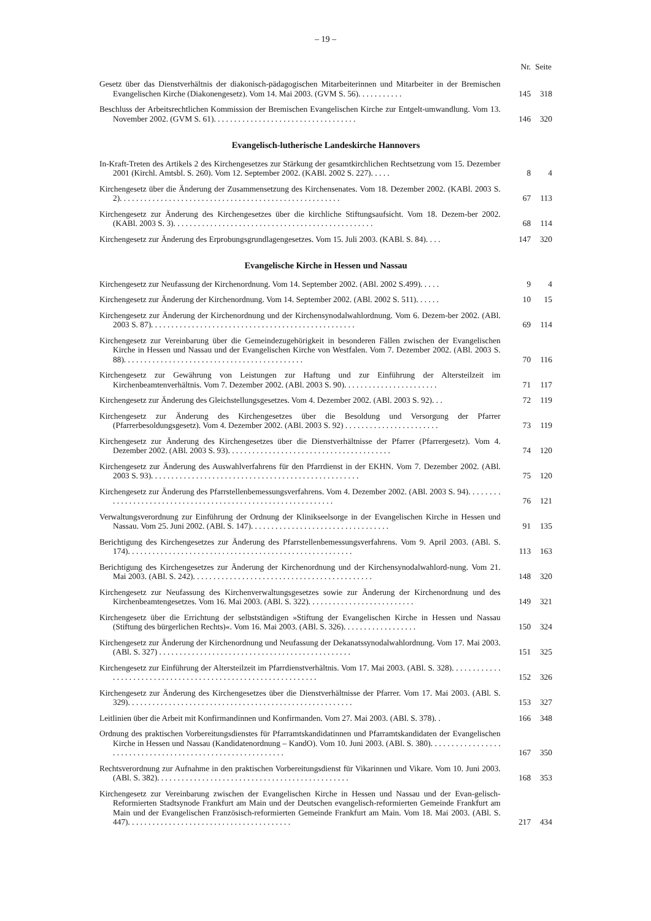– 19 –
| | Nr. | Seite |
| --- | --- | --- |
| Gesetz über das Dienstverhältnis der diakonisch-pädagogischen Mitarbeiterinnen und Mitarbeiter in der Bremischen Evangelischen Kirche (Diakonengesetz). Vom 14. Mai 2003. (GVM S. 56). . . . . . . . . . . | 145 | 318 |
| Beschluss der Arbeitsrechtlichen Kommission der Bremischen Evangelischen Kirche zur Entgelt-umwandlung. Vom 13. November 2002. (GVM S. 61). . . . . . . . . . . . . . . . . . . . . . . . . . . . . . . . . . . | 146 | 320 |
| Evangelisch-lutherische Landeskirche Hannovers | | |
| In-Kraft-Treten des Artikels 2 des Kirchengesetzes zur Stärkung der gesamtkirchlichen Rechtsetzung vom 15. Dezember 2001 (Kirchl. Amtsbl. S. 260). Vom 12. September 2002. (KABl. 2002 S. 227). . . . . | 8 | 4 |
| Kirchengesetz über die Änderung der Zusammensetzung des Kirchensenates. Vom 18. Dezember 2002. (KABl. 2003 S. 2). . . . . . . . . . . . . . . . . . . . . . . . . . . . . . . . . . . . . . . . . . . . . . . . . . . . . . | 67 | 113 |
| Kirchengesetz zur Änderung des Kirchengesetzes über die kirchliche Stiftungsaufsicht. Vom 18. Dezem-ber 2002. (KABl. 2003 S. 3). . . . . . . . . . . . . . . . . . . . . . . . . . . . . . . . . . . . . . . . . . . . . . . . . | 68 | 114 |
| Kirchengesetz zur Änderung des Erprobungsgrundlagengesetzes. Vom 15. Juli 2003. (KABl. S. 84). . . . | 147 | 320 |
| Evangelische Kirche in Hessen und Nassau | | |
| Kirchengesetz zur Neufassung der Kirchenordnung. Vom 14. September 2002. (ABl. 2002 S.499). . . . . | 9 | 4 |
| Kirchengesetz zur Änderung der Kirchenordnung. Vom 14. September 2002. (ABl. 2002 S. 511). . . . . . | 10 | 15 |
| Kirchengesetz zur Änderung der Kirchenordnung und der Kirchensynodalwahlordnung. Vom 6. Dezem-ber 2002. (ABl. 2003 S. 87). . . . . . . . . . . . . . . . . . . . . . . . . . . . . . . . . . . . . . . . . . . . . . . . . . | 69 | 114 |
| Kirchengesetz zur Vereinbarung über die Gemeindezugehörigkeit in besonderen Fällen zwischen der Evangelischen Kirche in Hessen und Nassau und der Evangelischen Kirche von Westfalen. Vom 7. Dezember 2002. (ABl. 2003 S. 88). . . . . . . . . . . . . . . . . . . . . . . . . . . . . . . . . . . . . . . . . . . . | 70 | 116 |
| Kirchengesetz zur Gewährung von Leistungen zur Haftung und zur Einführung der Altersteilzeit im Kirchenbeamtenverhältnis. Vom 7. Dezember 2002. (ABl. 2003 S. 90). . . . . . . . . . . . . . . . . . . . . . . | 71 | 117 |
| Kirchengesetz zur Änderung des Gleichstellungsgesetzes. Vom 4. Dezember 2002. (ABl. 2003 S. 92). . . | 72 | 119 |
| Kirchengesetz zur Änderung des Kirchengesetzes über die Besoldung und Versorgung der Pfarrer (Pfarrerbesoldungsgesetz). Vom 4. Dezember 2002. (ABl. 2003 S. 92) . . . . . . . . . . . . . . . . . . . . . . . | 73 | 119 |
| Kirchengesetz zur Änderung des Kirchengesetzes über die Dienstverhältnisse der Pfarrer (Pfarrergesetz). Vom 4. Dezember 2002. (ABl. 2003 S. 93). . . . . . . . . . . . . . . . . . . . . . . . . . . . . . . . . . . . . . . . | 74 | 120 |
| Kirchengesetz zur Änderung des Auswahlverfahrens für den Pfarrdienst in der EKHN. Vom 7. Dezember 2002. (ABl. 2003 S. 93). . . . . . . . . . . . . . . . . . . . . . . . . . . . . . . . . . . . . . . . . . . . . . . . . . . | 75 | 120 |
| Kirchengesetz zur Änderung des Pfarrstellenbemessungsverfahrens. Vom 4. Dezember 2002. (ABl. 2003 S. 94). . . . . . . . . . . . . . . . . . . . . . . . . . . . . . . . . . . . . . . . . . . . . . . . . . . . . . . . . . . . . . | 76 | 121 |
| Verwaltungsverordnung zur Einführung der Ordnung der Klinikseelsorge in der Evangelischen Kirche in Hessen und Nassau. Vom 25. Juni 2002. (ABl. S. 147). . . . . . . . . . . . . . . . . . . . . . . . . . . . . . . . . . | 91 | 135 |
| Berichtigung des Kirchengesetzes zur Änderung des Pfarrstellenbemessungsverfahrens. Vom 9. April 2003. (ABl. S. 174). . . . . . . . . . . . . . . . . . . . . . . . . . . . . . . . . . . . . . . . . . . . . . . . . . . . . . . | 113 | 163 |
| Berichtigung des Kirchengesetzes zur Änderung der Kirchenordnung und der Kirchensynodalwahlord-nung. Vom 21. Mai 2003. (ABl. S. 242). . . . . . . . . . . . . . . . . . . . . . . . . . . . . . . . . . . . . . . . . . . . | 148 | 320 |
| Kirchengesetz zur Neufassung des Kirchenverwaltungsgesetzes sowie zur Änderung der Kirchenordnung und des Kirchenbeamtengesetzes. Vom 16. Mai 2003. (ABl. S. 322). . . . . . . . . . . . . . . . . . . . . . . . . . | 149 | 321 |
| Kirchengesetz über die Errichtung der selbstständigen »Stiftung der Evangelischen Kirche in Hessen und Nassau (Stiftung des bürgerlichen Rechts)«. Vom 16. Mai 2003. (ABl. S. 326). . . . . . . . . . . . . . . . . . | 150 | 324 |
| Kirchengesetz zur Änderung der Kirchenordnung und Neufassung der Dekanatssynodalwahlordnung. Vom 17. Mai 2003. (ABl. S. 327) . . . . . . . . . . . . . . . . . . . . . . . . . . . . . . . . . . . . . . . . . . . . . . . | 151 | 325 |
| Kirchengesetz zur Einführung der Altersteilzeit im Pfarrdienstverhältnis. Vom 17. Mai 2003. (ABl. S. 328). . . . . . . . . . . . . . . . . . . . . . . . . . . . . . . . . . . . . . . . . . . . . . . . . . . . . . . . . . . . . . | 152 | 326 |
| Kirchengesetz zur Änderung des Kirchengesetzes über die Dienstverhältnisse der Pfarrer. Vom 17. Mai 2003. (ABl. S. 329). . . . . . . . . . . . . . . . . . . . . . . . . . . . . . . . . . . . . . . . . . . . . . . . . . . . . . . | 153 | 327 |
| Leitlinien über die Arbeit mit Konfirmandinnen und Konfirmanden. Vom 27. Mai 2003. (ABl. S. 378). . | 166 | 348 |
| Ordnung des praktischen Vorbereitungsdienstes für Pfarramtskandidatinnen und Pfarramtskandidaten der Evangelischen Kirche in Hessen und Nassau (Kandidatenordnung – KandO). Vom 10. Juni 2003. (ABl. S. 380). . . . . . . . . . . . . . . . . . . . . . . . . . . . . . . . . . . . . . . . . . . . . . . . . . . . . . . . . . . | 167 | 350 |
| Rechtsverordnung zur Aufnahme in den praktischen Vorbereitungsdienst für Vikarinnen und Vikare. Vom 10. Juni 2003. (ABl. S. 382). . . . . . . . . . . . . . . . . . . . . . . . . . . . . . . . . . . . . . . . . . . . . . . | 168 | 353 |
| Kirchengesetz zur Vereinbarung zwischen der Evangelischen Kirche in Hessen und Nassau und der Evan-gelisch-Reformierten Stadtsynode Frankfurt am Main und der Deutschen evangelisch-reformierten Gemeinde Frankfurt am Main und der Evangelischen Französisch-reformierten Gemeinde Frankfurt am Main. Vom 18. Mai 2003. (ABl. S. 447). . . . . . . . . . . . . . . . . . . . . . . . . . . . . . . . . . . . . . . . | 217 | 434 |